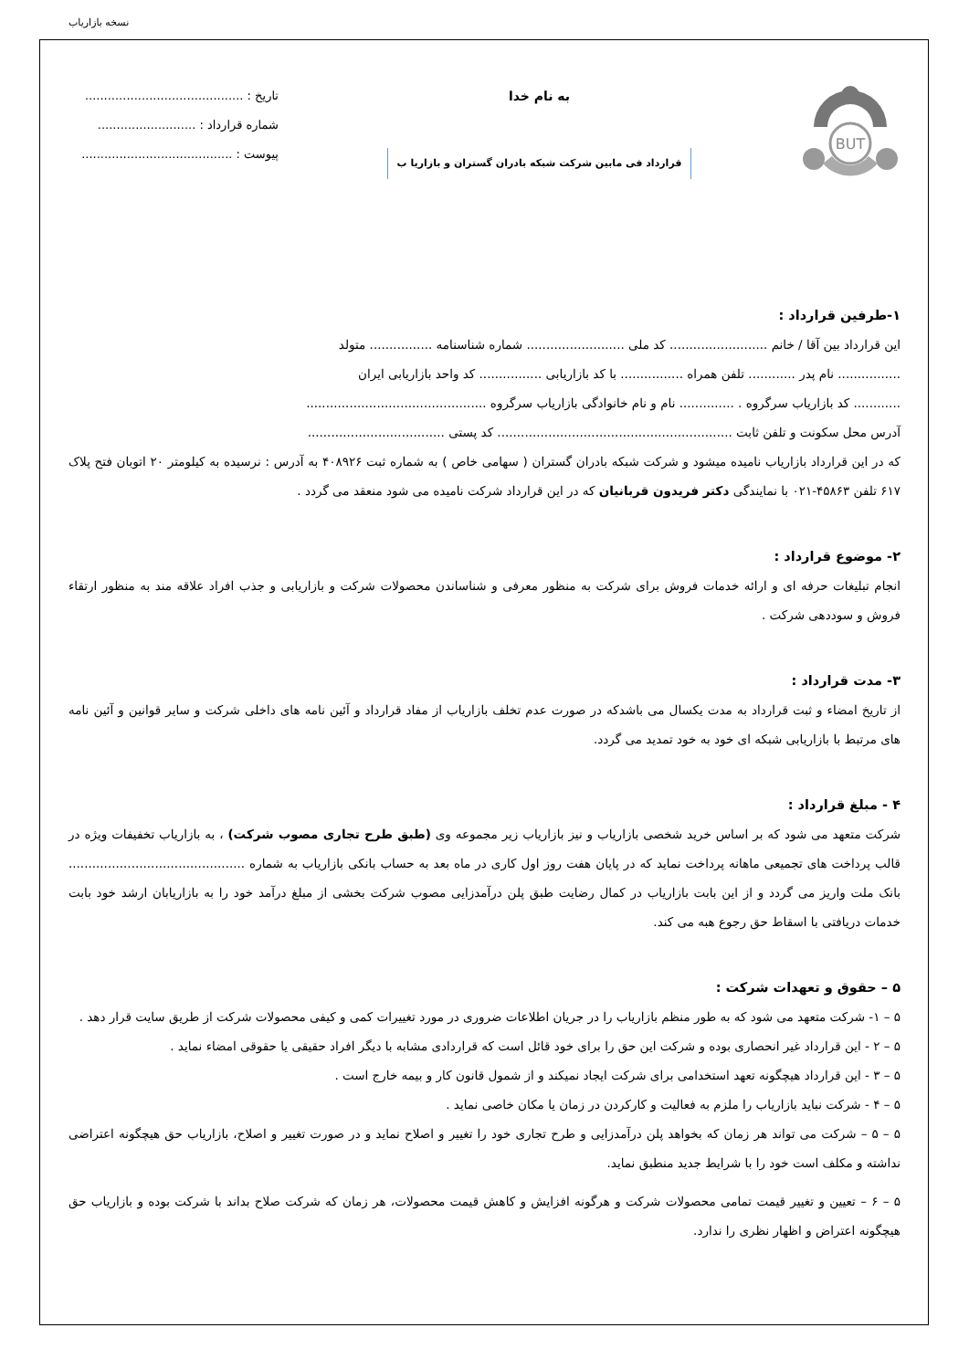نسخه بازاریاب
BUT
به نام خدا
قرارداد فی مابین شرکت شبکه بادران گستران و بازاریا ب
تاریخ : ..........................................
شماره قرارداد : ..........................
پیوست : ........................................
۱-طرفین قرارداد :
این قرارداد بین آقا / خانم ......................... کد ملی ......................... شماره شناسنامه ................ متولد
................ نام پدر ............ تلفن همراه ................ با کد بازاریابی ................ کد واحد بازاریابی ایران
............ کد بازاریاب سرگروه . .............. نام و نام خانوادگی بازاریاب سرگروه ..............................................
آدرس محل سکونت و تلفن ثابت ............................................................ کد پستی ...................................
که در این قرارداد بازاریاب نامیده میشود و شرکت شبکه بادران گستران ( سهامی خاص ) به شماره ثبت ۴۰۸۹۲۶ به آدرس : نرسیده به کیلومتر ۲۰ اتوبان فتح پلاک ۶۱۷ تلفن ۴۵۸۶۳-۰۲۱ با نمایندگی دکتر فریدون قربانیان که در این قرارداد شرکت نامیده می شود منعقد می گردد .
۲- موضوع قرارداد :
انجام تبلیغات حرفه ای و ارائه خدمات فروش برای شرکت به منظور معرفی و شناساندن محصولات شرکت و بازاریابی و جذب افراد علاقه مند به منظور ارتقاء فروش و سوددهی شرکت .
۳- مدت قرارداد :
از تاریخ امضاء و ثبت قرارداد به مدت یکسال می باشدکه در صورت عدم تخلف بازاریاب از مفاد قرارداد و آئین نامه های داخلی شرکت و سایر قوانین و آئین نامه های مرتبط با بازاریابی شبکه ای خود به خود تمدید می گردد.
۴ - مبلغ قرارداد :
شرکت متعهد می شود که بر اساس خرید شخصی بازاریاب و نیز بازاریاب زیر مجموعه وی (طبق طرح تجاری مصوب شرکت) ، به بازاریاب تخفیفات ویژه در قالب پرداخت های تجمیعی ماهانه پرداخت نماید که در پایان هفت روز اول کاری در ماه بعد به حساب بانکی بازاریاب به شماره ............................................. بانک ملت واریز می گردد و از این بابت بازاریاب در کمال رضایت طبق پلن درآمدزایی مصوب شرکت بخشی از مبلغ درآمد خود را به بازاریابان ارشد خود بابت خدمات دریافتی با اسقاط حق رجوع هبه می کند.
۵ – حقوق و تعهدات شرکت :
۵ – ۱- شرکت متعهد می شود که به طور منظم بازاریاب را در جریان اطلاعات ضروری در مورد تغییرات کمی و کیفی محصولات شرکت از طریق سایت قرار دهد .
۵ – ۲ - این قرارداد غیر انحصاری بوده و شرکت این حق را برای خود قائل است که قراردادی مشابه با دیگر افراد حقیقی یا حقوقی امضاء نماید .
۵ – ۳ - این قرارداد هیچگونه تعهد استخدامی برای شرکت ایجاد نمیکند و از شمول قانون کار و بیمه خارج است .
۵ – ۴ - شرکت نباید بازاریاب را ملزم به فعالیت و کارکردن در زمان یا مکان خاصی نماید .
۵ – ۵ – شرکت می تواند هر زمان که بخواهد پلن درآمدزایی و طرح تجاری خود را تغییر و اصلاح نماید و در صورت تغییر و اصلاح، بازاریاب حق هیچگونه اعتراضی نداشته و مکلف است خود را با شرایط جدید منطبق نماید.
۵ – ۶ – تعیین و تغییر قیمت تمامی محصولات شرکت و هرگونه افزایش و کاهش قیمت محصولات، هر زمان که شرکت صلاح بداند با شرکت بوده و بازاریاب حق هیچگونه اعتراض و اظهار نظری را ندارد.